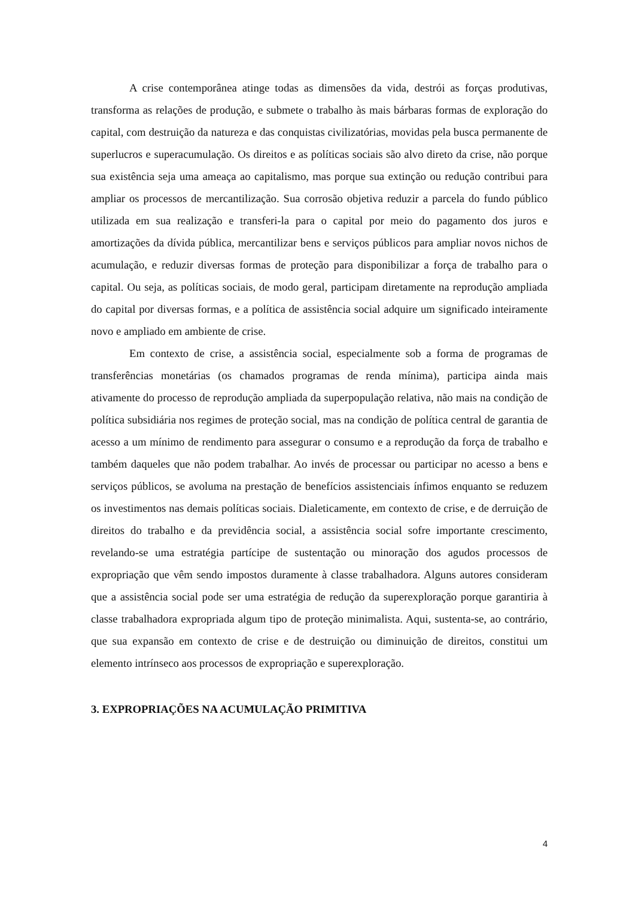A crise contemporânea atinge todas as dimensões da vida, destrói as forças produtivas, transforma as relações de produção, e submete o trabalho às mais bárbaras formas de exploração do capital, com destruição da natureza e das conquistas civilizatórias, movidas pela busca permanente de superlucros e superacumulação. Os direitos e as políticas sociais são alvo direto da crise, não porque sua existência seja uma ameaça ao capitalismo, mas porque sua extinção ou redução contribui para ampliar os processos de mercantilização. Sua corrosão objetiva reduzir a parcela do fundo público utilizada em sua realização e transferi-la para o capital por meio do pagamento dos juros e amortizações da dívida pública, mercantilizar bens e serviços públicos para ampliar novos nichos de acumulação, e reduzir diversas formas de proteção para disponibilizar a força de trabalho para o capital. Ou seja, as políticas sociais, de modo geral, participam diretamente na reprodução ampliada do capital por diversas formas, e a política de assistência social adquire um significado inteiramente novo e ampliado em ambiente de crise.
Em contexto de crise, a assistência social, especialmente sob a forma de programas de transferências monetárias (os chamados programas de renda mínima), participa ainda mais ativamente do processo de reprodução ampliada da superpopulação relativa, não mais na condição de política subsidiária nos regimes de proteção social, mas na condição de política central de garantia de acesso a um mínimo de rendimento para assegurar o consumo e a reprodução da força de trabalho e também daqueles que não podem trabalhar. Ao invés de processar ou participar no acesso a bens e serviços públicos, se avoluma na prestação de benefícios assistenciais ínfimos enquanto se reduzem os investimentos nas demais políticas sociais. Dialeticamente, em contexto de crise, e de derruição de direitos do trabalho e da previdência social, a assistência social sofre importante crescimento, revelando-se uma estratégia partícipe de sustentação ou minoração dos agudos processos de expropriação que vêm sendo impostos duramente à classe trabalhadora. Alguns autores consideram que a assistência social pode ser uma estratégia de redução da superexploração porque garantiria à classe trabalhadora expropriada algum tipo de proteção minimalista. Aqui, sustenta-se, ao contrário, que sua expansão em contexto de crise e de destruição ou diminuição de direitos, constitui um elemento intrínseco aos processos de expropriação e superexploração.
3. EXPROPRIAÇÕES NA ACUMULAÇÃO PRIMITIVA
4